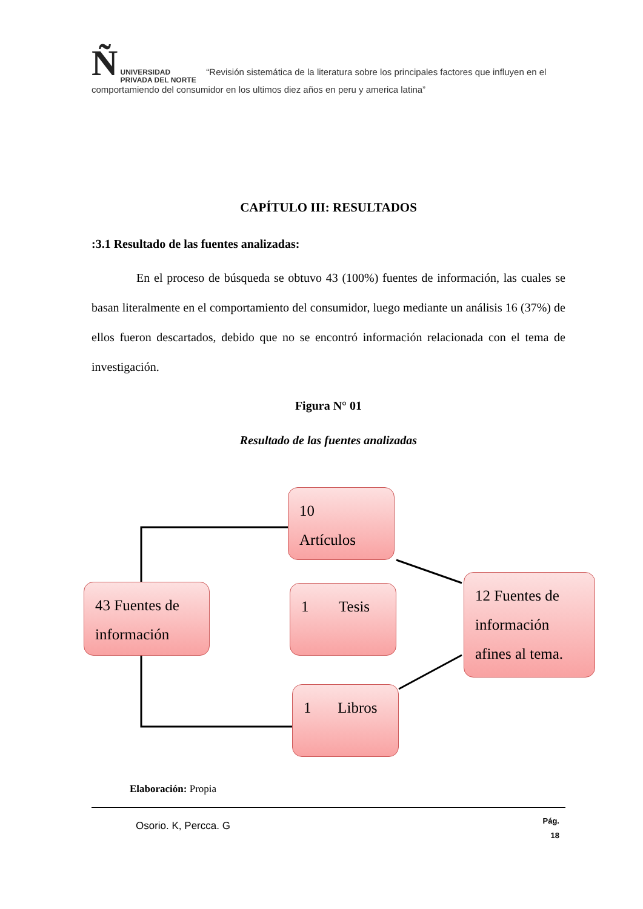Ñ UNIVERSIDAD
PRIVADA DEL NORTE “Revisión sistemática de la literatura sobre los principales factores que influyen en el comportamiendo del consumidor en los ultimos diez años en peru y america latina”
CAPÍTULO III: RESULTADOS
:3.1 Resultado de las fuentes analizadas:
En el proceso de búsqueda se obtuvo 43 (100%) fuentes de información, las cuales se basan literalmente en el comportamiento del consumidor, luego mediante un análisis 16 (37%) de ellos fueron descartados, debido que no se encontró información relacionada con el tema de investigación.
Figura N° 01
Resultado de las fuentes analizadas
10
Artículos
43 Fuentes de información
1 Tesis
12 Fuentes de información afines al tema.
1 Libros
Elaboración: Propia
Osorio. K, Percca. G Pág.
18